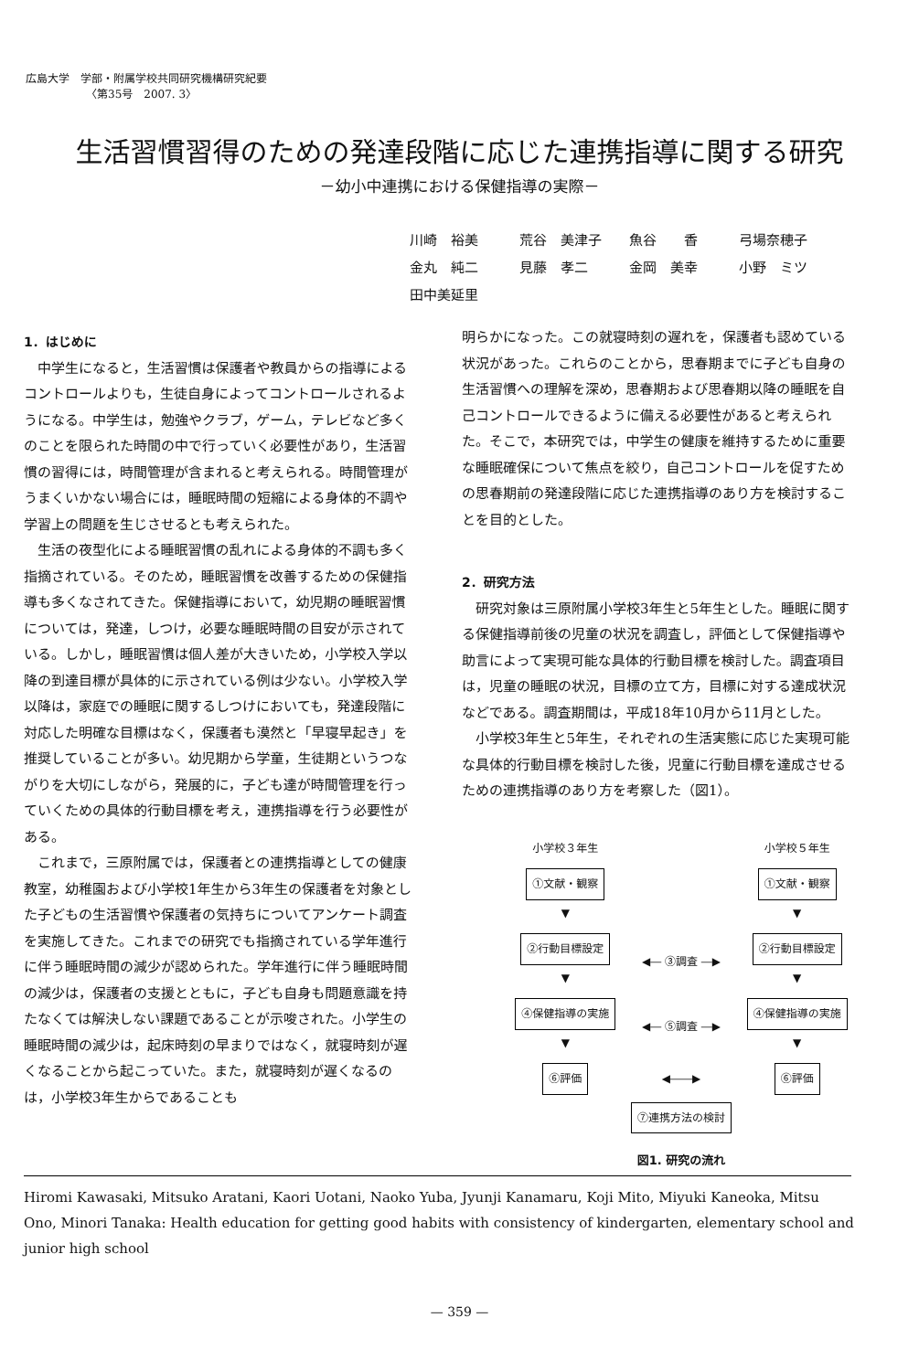広島大学　学部・附属学校共同研究機構研究紀要
　　　　　　〈第35号　2007. 3〉
生活習慣習得のための発達段階に応じた連携指導に関する研究
－幼小中連携における保健指導の実際－
川崎　裕美 荒谷　美津子 魚谷　　香 弓場奈穂子
金丸　純二 見藤　孝二 金岡　美幸 小野　ミツ
田中美延里
1．はじめに
中学生になると，生活習慣は保護者や教員からの指導によるコントロールよりも，生徒自身によってコントロールされるようになる。中学生は，勉強やクラブ，ゲーム，テレビなど多くのことを限られた時間の中で行っていく必要性があり，生活習慣の習得には，時間管理が含まれると考えられる。時間管理がうまくいかない場合には，睡眠時間の短縮による身体的不調や学習上の問題を生じさせるとも考えられた。
生活の夜型化による睡眠習慣の乱れによる身体的不調も多く指摘されている。そのため，睡眠習慣を改善するための保健指導も多くなされてきた。保健指導において，幼児期の睡眠習慣については，発達，しつけ，必要な睡眠時間の目安が示されている。しかし，睡眠習慣は個人差が大きいため，小学校入学以降の到達目標が具体的に示されている例は少ない。小学校入学以降は，家庭での睡眠に関するしつけにおいても，発達段階に対応した明確な目標はなく，保護者も漠然と「早寝早起き」を推奨していることが多い。幼児期から学童，生徒期というつながりを大切にしながら，発展的に，子ども達が時間管理を行っていくための具体的行動目標を考え，連携指導を行う必要性がある。
これまで，三原附属では，保護者との連携指導としての健康教室，幼稚園および小学校1年生から3年生の保護者を対象とした子どもの生活習慣や保護者の気持ちについてアンケート調査を実施してきた。これまでの研究でも指摘されている学年進行に伴う睡眠時間の減少が認められた。学年進行に伴う睡眠時間の減少は，保護者の支援とともに，子ども自身も問題意識を持たなくては解決しない課題であることが示唆された。小学生の睡眠時間の減少は，起床時刻の早まりではなく，就寝時刻が遅くなることから起こっていた。また，就寝時刻が遅くなるのは，小学校3年生からであることも
明らかになった。この就寝時刻の遅れを，保護者も認めている状況があった。これらのことから，思春期までに子ども自身の生活習慣への理解を深め，思春期および思春期以降の睡眠を自己コントロールできるように備える必要性があると考えられた。そこで，本研究では，中学生の健康を維持するために重要な睡眠確保について焦点を絞り，自己コントロールを促すための思春期前の発達段階に応じた連携指導のあり方を検討することを目的とした。
2．研究方法
研究対象は三原附属小学校3年生と5年生とした。睡眠に関する保健指導前後の児童の状況を調査し，評価として保健指導や助言によって実現可能な具体的行動目標を検討した。調査項目は，児童の睡眠の状況，目標の立て方，目標に対する達成状況などである。調査期間は，平成18年10月から11月とした。
小学校3年生と5年生，それぞれの生活実態に応じた実現可能な具体的行動目標を検討した後，児童に行動目標を達成させるための連携指導のあり方を考察した（図1）。
| 小学校３年生 | | 小学校５年生 |
| ①文献・観察 ▼ | | ①文献・観察 ▼ |
| ②行動目標設定 ▼ | ◀― ③調査 ―▶ | ②行動目標設定 ▼ |
| ④保健指導の実施 ▼ | ◀― ⑤調査 ―▶ | ④保健指導の実施 ▼ |
| ⑥評価 | ◀――▶ | ⑥評価 |
| | ⑦連携方法の検討 | |
図1. 研究の流れ
Hiromi Kawasaki, Mitsuko Aratani, Kaori Uotani, Naoko Yuba, Jyunji Kanamaru, Koji Mito, Miyuki Kaneoka, Mitsu Ono, Minori Tanaka: Health education for getting good habits with consistency of kindergarten, elementary school and junior high school
— 359 —